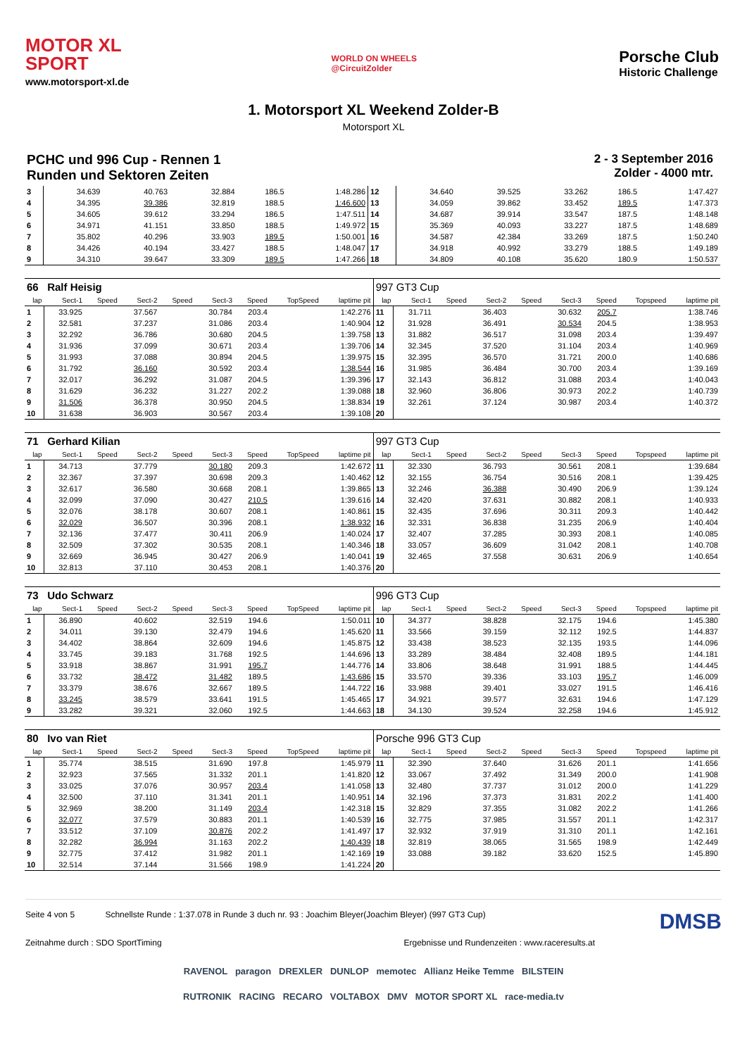MOTOR XL
SPORT
www.motorsport-xl.de
WORLD ON WHEELS
@CircuitZolder
Porsche Club
Historic Challenge
1. Motorsport XL Weekend Zolder-B
Motorsport XL
PCHC und 996 Cup - Rennen 1
Runden und Sektoren Zeiten
2 - 3 September 2016
Zolder - 4000 mtr.
| 3 | 34.639 | | 40.763 | | 32.884 | 186.5 | | 1:48.286 | 12 | 34.640 | | 39.525 | | 33.262 | 186.5 | | 1:47.427 |
| 4 | 34.395 | | 39.386 | | 32.819 | 188.5 | | 1:46.600 | 13 | 34.059 | | 39.862 | | 33.452 | 189.5 | | 1:47.373 |
| 5 | 34.605 | | 39.612 | | 33.294 | 186.5 | | 1:47.511 | 14 | 34.687 | | 39.914 | | 33.547 | 187.5 | | 1:48.148 |
| 6 | 34.971 | | 41.151 | | 33.850 | 188.5 | | 1:49.972 | 15 | 35.369 | | 40.093 | | 33.227 | 187.5 | | 1:48.689 |
| 7 | 35.802 | | 40.296 | | 33.903 | 189.5 | | 1:50.001 | 16 | 34.587 | | 42.384 | | 33.269 | 187.5 | | 1:50.240 |
| 8 | 34.426 | | 40.194 | | 33.427 | 188.5 | | 1:48.047 | 17 | 34.918 | | 40.992 | | 33.279 | 188.5 | | 1:49.189 |
| 9 | 34.310 | | 39.647 | | 33.309 | 189.5 | | 1:47.266 | 18 | 34.809 | | 40.108 | | 35.620 | 180.9 | | 1:50.537 |
| 66 Ralf Heisig | | | | | | | | | 997 GT3 Cup | | | | | | | | |
| lap | Sect-1 | Speed | Sect-2 | Speed | Sect-3 | Speed | TopSpeed | laptime pit | lap | Sect-1 | Speed | Sect-2 | Speed | Sect-3 | Speed | Topspeed | laptime pit |
| 1 | 33.925 | | 37.567 | | 30.784 | 203.4 | | 1:42.276 | 11 | 31.711 | | 36.403 | | 30.632 | 205.7 | | 1:38.746 |
| 2 | 32.581 | | 37.237 | | 31.086 | 203.4 | | 1:40.904 | 12 | 31.928 | | 36.491 | | 30.534 | 204.5 | | 1:38.953 |
| 3 | 32.292 | | 36.786 | | 30.680 | 204.5 | | 1:39.758 | 13 | 31.882 | | 36.517 | | 31.098 | 203.4 | | 1:39.497 |
| 4 | 31.936 | | 37.099 | | 30.671 | 203.4 | | 1:39.706 | 14 | 32.345 | | 37.520 | | 31.104 | 203.4 | | 1:40.969 |
| 5 | 31.993 | | 37.088 | | 30.894 | 204.5 | | 1:39.975 | 15 | 32.395 | | 36.570 | | 31.721 | 200.0 | | 1:40.686 |
| 6 | 31.792 | | 36.160 | | 30.592 | 203.4 | | 1:38.544 | 16 | 31.985 | | 36.484 | | 30.700 | 203.4 | | 1:39.169 |
| 7 | 32.017 | | 36.292 | | 31.087 | 204.5 | | 1:39.396 | 17 | 32.143 | | 36.812 | | 31.088 | 203.4 | | 1:40.043 |
| 8 | 31.629 | | 36.232 | | 31.227 | 202.2 | | 1:39.088 | 18 | 32.960 | | 36.806 | | 30.973 | 202.2 | | 1:40.739 |
| 9 | 31.506 | | 36.378 | | 30.950 | 204.5 | | 1:38.834 | 19 | 32.261 | | 37.124 | | 30.987 | 203.4 | | 1:40.372 |
| 10 | 31.638 | | 36.903 | | 30.567 | 203.4 | | 1:39.108 | 20 | | | | | | | | |
| 71 Gerhard Kilian | | | | | | | | | 997 GT3 Cup | | | | | | | | |
| lap | Sect-1 | Speed | Sect-2 | Speed | Sect-3 | Speed | TopSpeed | laptime pit | lap | Sect-1 | Speed | Sect-2 | Speed | Sect-3 | Speed | Topspeed | laptime pit |
| 1 | 34.713 | | 37.779 | | 30.180 | 209.3 | | 1:42.672 | 11 | 32.330 | | 36.793 | | 30.561 | 208.1 | | 1:39.684 |
| 2 | 32.367 | | 37.397 | | 30.698 | 209.3 | | 1:40.462 | 12 | 32.155 | | 36.754 | | 30.516 | 208.1 | | 1:39.425 |
| 3 | 32.617 | | 36.580 | | 30.668 | 208.1 | | 1:39.865 | 13 | 32.246 | | 36.388 | | 30.490 | 206.9 | | 1:39.124 |
| 4 | 32.099 | | 37.090 | | 30.427 | 210.5 | | 1:39.616 | 14 | 32.420 | | 37.631 | | 30.882 | 208.1 | | 1:40.933 |
| 5 | 32.076 | | 38.178 | | 30.607 | 208.1 | | 1:40.861 | 15 | 32.435 | | 37.696 | | 30.311 | 209.3 | | 1:40.442 |
| 6 | 32.029 | | 36.507 | | 30.396 | 208.1 | | 1:38.932 | 16 | 32.331 | | 36.838 | | 31.235 | 206.9 | | 1:40.404 |
| 7 | 32.136 | | 37.477 | | 30.411 | 206.9 | | 1:40.024 | 17 | 32.407 | | 37.285 | | 30.393 | 208.1 | | 1:40.085 |
| 8 | 32.509 | | 37.302 | | 30.535 | 208.1 | | 1:40.346 | 18 | 33.057 | | 36.609 | | 31.042 | 208.1 | | 1:40.708 |
| 9 | 32.669 | | 36.945 | | 30.427 | 206.9 | | 1:40.041 | 19 | 32.465 | | 37.558 | | 30.631 | 206.9 | | 1:40.654 |
| 10 | 32.813 | | 37.110 | | 30.453 | 208.1 | | 1:40.376 | 20 | | | | | | | | |
| 73 Udo Schwarz | | | | | | | | | 996 GT3 Cup | | | | | | | | |
| lap | Sect-1 | Speed | Sect-2 | Speed | Sect-3 | Speed | TopSpeed | laptime pit | lap | Sect-1 | Speed | Sect-2 | Speed | Sect-3 | Speed | Topspeed | laptime pit |
| 1 | 36.890 | | 40.602 | | 32.519 | 194.6 | | 1:50.011 | 10 | 34.377 | | 38.828 | | 32.175 | 194.6 | | 1:45.380 |
| 2 | 34.011 | | 39.130 | | 32.479 | 194.6 | | 1:45.620 | 11 | 33.566 | | 39.159 | | 32.112 | 192.5 | | 1:44.837 |
| 3 | 34.402 | | 38.864 | | 32.609 | 194.6 | | 1:45.875 | 12 | 33.438 | | 38.523 | | 32.135 | 193.5 | | 1:44.096 |
| 4 | 33.745 | | 39.183 | | 31.768 | 192.5 | | 1:44.696 | 13 | 33.289 | | 38.484 | | 32.408 | 189.5 | | 1:44.181 |
| 5 | 33.918 | | 38.867 | | 31.991 | 195.7 | | 1:44.776 | 14 | 33.806 | | 38.648 | | 31.991 | 188.5 | | 1:44.445 |
| 6 | 33.732 | | 38.472 | | 31.482 | 189.5 | | 1:43.686 | 15 | 33.570 | | 39.336 | | 33.103 | 195.7 | | 1:46.009 |
| 7 | 33.379 | | 38.676 | | 32.667 | 189.5 | | 1:44.722 | 16 | 33.988 | | 39.401 | | 33.027 | 191.5 | | 1:46.416 |
| 8 | 33.245 | | 38.579 | | 33.641 | 191.5 | | 1:45.465 | 17 | 34.921 | | 39.577 | | 32.631 | 194.6 | | 1:47.129 |
| 9 | 33.282 | | 39.321 | | 32.060 | 192.5 | | 1:44.663 | 18 | 34.130 | | 39.524 | | 32.258 | 194.6 | | 1:45.912 |
| 80 Ivo van Riet | | | | | | | | | Porsche 996 GT3 Cup | | | | | | | | |
| lap | Sect-1 | Speed | Sect-2 | Speed | Sect-3 | Speed | TopSpeed | laptime pit | lap | Sect-1 | Speed | Sect-2 | Speed | Sect-3 | Speed | Topspeed | laptime pit |
| 1 | 35.774 | | 38.515 | | 31.690 | 197.8 | | 1:45.979 | 11 | 32.390 | | 37.640 | | 31.626 | 201.1 | | 1:41.656 |
| 2 | 32.923 | | 37.565 | | 31.332 | 201.1 | | 1:41.820 | 12 | 33.067 | | 37.492 | | 31.349 | 200.0 | | 1:41.908 |
| 3 | 33.025 | | 37.076 | | 30.957 | 203.4 | | 1:41.058 | 13 | 32.480 | | 37.737 | | 31.012 | 200.0 | | 1:41.229 |
| 4 | 32.500 | | 37.110 | | 31.341 | 201.1 | | 1:40.951 | 14 | 32.196 | | 37.373 | | 31.831 | 202.2 | | 1:41.400 |
| 5 | 32.969 | | 38.200 | | 31.149 | 203.4 | | 1:42.318 | 15 | 32.829 | | 37.355 | | 31.082 | 202.2 | | 1:41.266 |
| 6 | 32.077 | | 37.579 | | 30.883 | 201.1 | | 1:40.539 | 16 | 32.775 | | 37.985 | | 31.557 | 201.1 | | 1:42.317 |
| 7 | 33.512 | | 37.109 | | 30.876 | 202.2 | | 1:41.497 | 17 | 32.932 | | 37.919 | | 31.310 | 201.1 | | 1:42.161 |
| 8 | 32.282 | | 36.994 | | 31.163 | 202.2 | | 1:40.439 | 18 | 32.819 | | 38.065 | | 31.565 | 198.9 | | 1:42.449 |
| 9 | 32.775 | | 37.412 | | 31.982 | 201.1 | | 1:42.169 | 19 | 33.088 | | 39.182 | | 33.620 | 152.5 | | 1:45.890 |
| 10 | 32.514 | | 37.144 | | 31.566 | 198.9 | | 1:41.224 | 20 | | | | | | | | |
Seite 4 von 5 Schnellste Runde : 1:37.078 in Runde 3 duch nr. 93 : Joachim Bleyer(Joachim Bleyer) (997 GT3 Cup) DMSB
Zeitnahme durch : SDO SportTiming Ergebnisse und Rundenzeiten : www.raceresults.at
RAVENOL paragon DREXLER DUNLOP memotec Allianz Heike Temme BILSTEIN
RUTRONIK RACING RECARO VOLTABOX DMV MOTOR SPORT XL race-media.tv